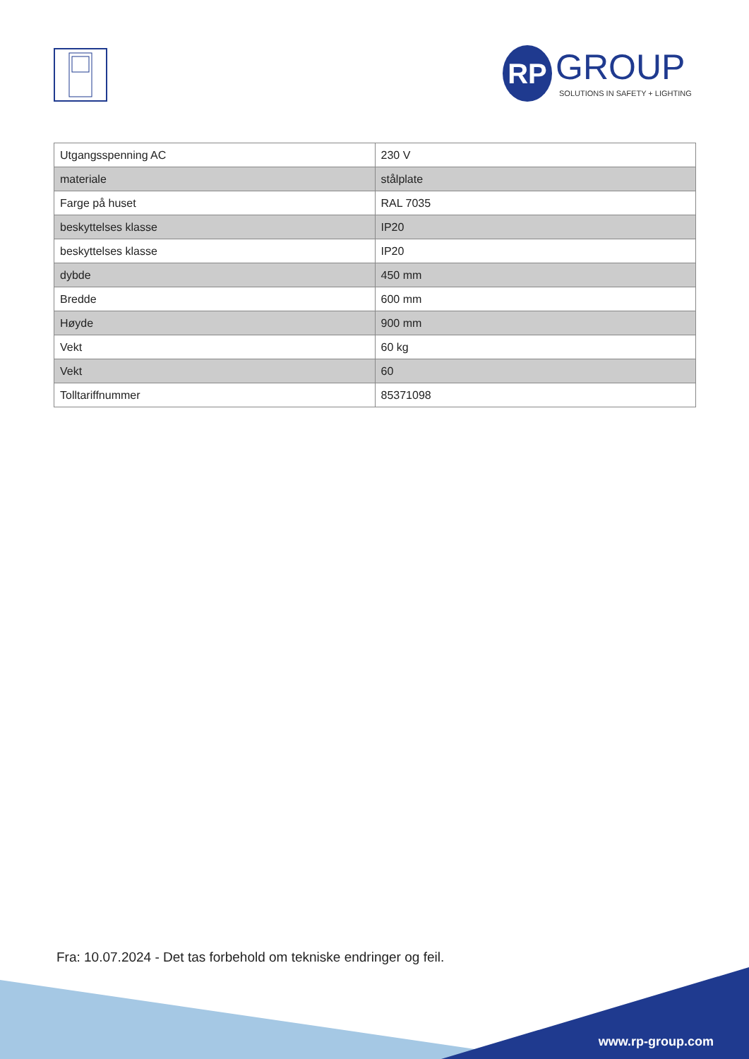RP GROUP
SOLUTIONS IN SAFETY + LIGHTING
| Utgangsspenning AC | 230 V |
| materiale | stålplate |
| Farge på huset | RAL 7035 |
| beskyttelses klasse | IP20 |
| beskyttelses klasse | IP20 |
| dybde | 450 mm |
| Bredde | 600 mm |
| Høyde | 900 mm |
| Vekt | 60 kg |
| Vekt | 60 |
| Tolltariffnummer | 85371098 |
Fra: 10.07.2024 - Det tas forbehold om tekniske endringer og feil.
www.rp-group.com